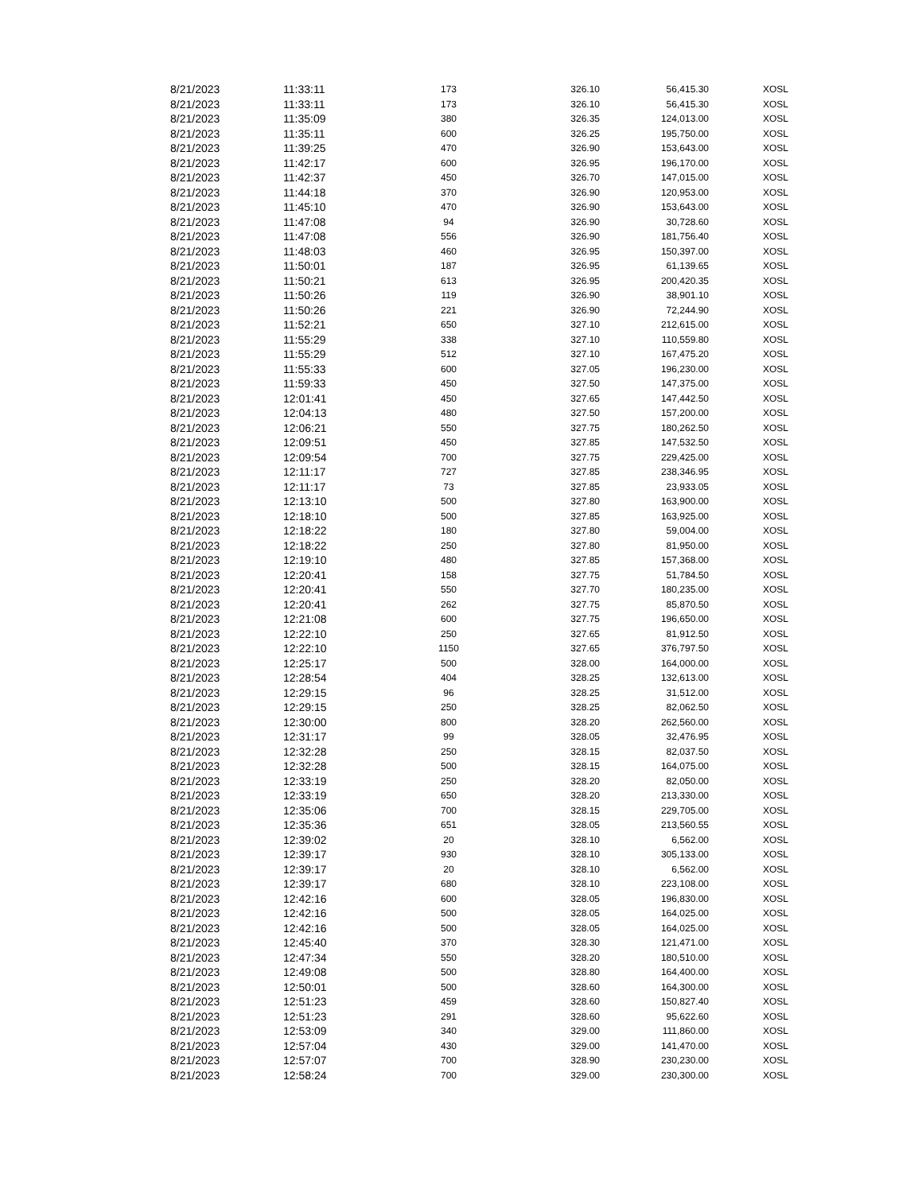| 8/21/2023 | 11:33:11 | 173 | 326.10 | 56,415.30 | XOSL |
| 8/21/2023 | 11:33:11 | 173 | 326.10 | 56,415.30 | XOSL |
| 8/21/2023 | 11:35:09 | 380 | 326.35 | 124,013.00 | XOSL |
| 8/21/2023 | 11:35:11 | 600 | 326.25 | 195,750.00 | XOSL |
| 8/21/2023 | 11:39:25 | 470 | 326.90 | 153,643.00 | XOSL |
| 8/21/2023 | 11:42:17 | 600 | 326.95 | 196,170.00 | XOSL |
| 8/21/2023 | 11:42:37 | 450 | 326.70 | 147,015.00 | XOSL |
| 8/21/2023 | 11:44:18 | 370 | 326.90 | 120,953.00 | XOSL |
| 8/21/2023 | 11:45:10 | 470 | 326.90 | 153,643.00 | XOSL |
| 8/21/2023 | 11:47:08 | 94 | 326.90 | 30,728.60 | XOSL |
| 8/21/2023 | 11:47:08 | 556 | 326.90 | 181,756.40 | XOSL |
| 8/21/2023 | 11:48:03 | 460 | 326.95 | 150,397.00 | XOSL |
| 8/21/2023 | 11:50:01 | 187 | 326.95 | 61,139.65 | XOSL |
| 8/21/2023 | 11:50:21 | 613 | 326.95 | 200,420.35 | XOSL |
| 8/21/2023 | 11:50:26 | 119 | 326.90 | 38,901.10 | XOSL |
| 8/21/2023 | 11:50:26 | 221 | 326.90 | 72,244.90 | XOSL |
| 8/21/2023 | 11:52:21 | 650 | 327.10 | 212,615.00 | XOSL |
| 8/21/2023 | 11:55:29 | 338 | 327.10 | 110,559.80 | XOSL |
| 8/21/2023 | 11:55:29 | 512 | 327.10 | 167,475.20 | XOSL |
| 8/21/2023 | 11:55:33 | 600 | 327.05 | 196,230.00 | XOSL |
| 8/21/2023 | 11:59:33 | 450 | 327.50 | 147,375.00 | XOSL |
| 8/21/2023 | 12:01:41 | 450 | 327.65 | 147,442.50 | XOSL |
| 8/21/2023 | 12:04:13 | 480 | 327.50 | 157,200.00 | XOSL |
| 8/21/2023 | 12:06:21 | 550 | 327.75 | 180,262.50 | XOSL |
| 8/21/2023 | 12:09:51 | 450 | 327.85 | 147,532.50 | XOSL |
| 8/21/2023 | 12:09:54 | 700 | 327.75 | 229,425.00 | XOSL |
| 8/21/2023 | 12:11:17 | 727 | 327.85 | 238,346.95 | XOSL |
| 8/21/2023 | 12:11:17 | 73 | 327.85 | 23,933.05 | XOSL |
| 8/21/2023 | 12:13:10 | 500 | 327.80 | 163,900.00 | XOSL |
| 8/21/2023 | 12:18:10 | 500 | 327.85 | 163,925.00 | XOSL |
| 8/21/2023 | 12:18:22 | 180 | 327.80 | 59,004.00 | XOSL |
| 8/21/2023 | 12:18:22 | 250 | 327.80 | 81,950.00 | XOSL |
| 8/21/2023 | 12:19:10 | 480 | 327.85 | 157,368.00 | XOSL |
| 8/21/2023 | 12:20:41 | 158 | 327.75 | 51,784.50 | XOSL |
| 8/21/2023 | 12:20:41 | 550 | 327.70 | 180,235.00 | XOSL |
| 8/21/2023 | 12:20:41 | 262 | 327.75 | 85,870.50 | XOSL |
| 8/21/2023 | 12:21:08 | 600 | 327.75 | 196,650.00 | XOSL |
| 8/21/2023 | 12:22:10 | 250 | 327.65 | 81,912.50 | XOSL |
| 8/21/2023 | 12:22:10 | 1150 | 327.65 | 376,797.50 | XOSL |
| 8/21/2023 | 12:25:17 | 500 | 328.00 | 164,000.00 | XOSL |
| 8/21/2023 | 12:28:54 | 404 | 328.25 | 132,613.00 | XOSL |
| 8/21/2023 | 12:29:15 | 96 | 328.25 | 31,512.00 | XOSL |
| 8/21/2023 | 12:29:15 | 250 | 328.25 | 82,062.50 | XOSL |
| 8/21/2023 | 12:30:00 | 800 | 328.20 | 262,560.00 | XOSL |
| 8/21/2023 | 12:31:17 | 99 | 328.05 | 32,476.95 | XOSL |
| 8/21/2023 | 12:32:28 | 250 | 328.15 | 82,037.50 | XOSL |
| 8/21/2023 | 12:32:28 | 500 | 328.15 | 164,075.00 | XOSL |
| 8/21/2023 | 12:33:19 | 250 | 328.20 | 82,050.00 | XOSL |
| 8/21/2023 | 12:33:19 | 650 | 328.20 | 213,330.00 | XOSL |
| 8/21/2023 | 12:35:06 | 700 | 328.15 | 229,705.00 | XOSL |
| 8/21/2023 | 12:35:36 | 651 | 328.05 | 213,560.55 | XOSL |
| 8/21/2023 | 12:39:02 | 20 | 328.10 | 6,562.00 | XOSL |
| 8/21/2023 | 12:39:17 | 930 | 328.10 | 305,133.00 | XOSL |
| 8/21/2023 | 12:39:17 | 20 | 328.10 | 6,562.00 | XOSL |
| 8/21/2023 | 12:39:17 | 680 | 328.10 | 223,108.00 | XOSL |
| 8/21/2023 | 12:42:16 | 600 | 328.05 | 196,830.00 | XOSL |
| 8/21/2023 | 12:42:16 | 500 | 328.05 | 164,025.00 | XOSL |
| 8/21/2023 | 12:42:16 | 500 | 328.05 | 164,025.00 | XOSL |
| 8/21/2023 | 12:45:40 | 370 | 328.30 | 121,471.00 | XOSL |
| 8/21/2023 | 12:47:34 | 550 | 328.20 | 180,510.00 | XOSL |
| 8/21/2023 | 12:49:08 | 500 | 328.80 | 164,400.00 | XOSL |
| 8/21/2023 | 12:50:01 | 500 | 328.60 | 164,300.00 | XOSL |
| 8/21/2023 | 12:51:23 | 459 | 328.60 | 150,827.40 | XOSL |
| 8/21/2023 | 12:51:23 | 291 | 328.60 | 95,622.60 | XOSL |
| 8/21/2023 | 12:53:09 | 340 | 329.00 | 111,860.00 | XOSL |
| 8/21/2023 | 12:57:04 | 430 | 329.00 | 141,470.00 | XOSL |
| 8/21/2023 | 12:57:07 | 700 | 328.90 | 230,230.00 | XOSL |
| 8/21/2023 | 12:58:24 | 700 | 329.00 | 230,300.00 | XOSL |